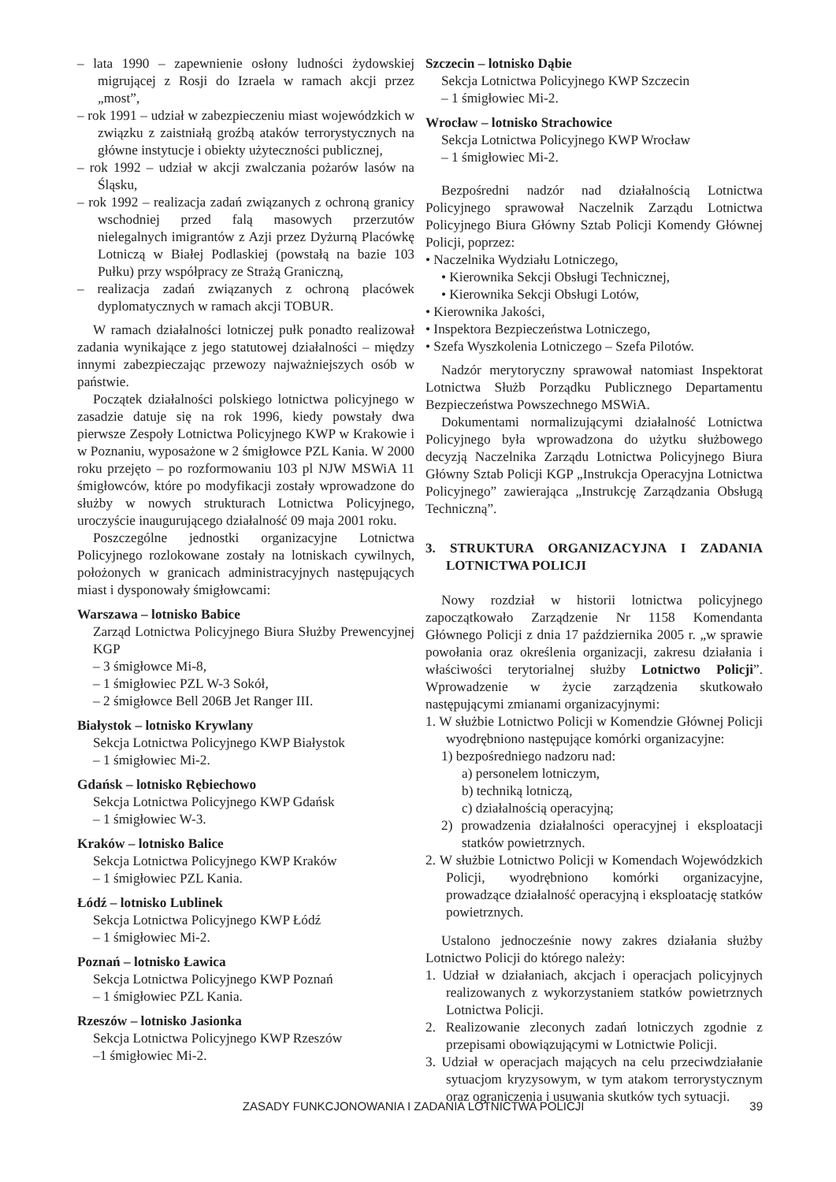– lata 1990 – zapewnienie osłony ludności żydowskiej migrującej z Rosji do Izraela w ramach akcji przez „most”,
– rok 1991 – udział w zabezpieczeniu miast wojewódzkich w związku z zaistniałą groźbą ataków terrorystycznych na główne instytucje i obiekty użyteczności publicznej,
– rok 1992 – udział w akcji zwalczania pożarów lasów na Śląsku,
– rok 1992 – realizacja zadań związanych z ochroną granicy wschodniej przed falą masowych przerzutów nielegalnych imigrantów z Azji przez Dyżurną Placówkę Lotniczą w Białej Podlaskiej (powstałą na bazie 103 Pułku) przy współpracy ze Strażą Graniczną,
– realizacja zadań związanych z ochroną placówek dyplomatycznych w ramach akcji TOBUR.
W ramach działalności lotniczej pułk ponadto realizował zadania wynikające z jego statutowej działalności – między innymi zabezpieczając przewozy najważniejszych osób w państwie.
Początek działalności polskiego lotnictwa policyjnego w zasadzie datuje się na rok 1996, kiedy powstały dwa pierwsze Zespoły Lotnictwa Policyjnego KWP w Krakowie i w Poznaniu, wyposażone w 2 śmigłowce PZL Kania. W 2000 roku przejęto – po rozformowaniu 103 pl NJW MSWiA 11 śmigłowców, które po modyfikacji zostały wprowadzone do służby w nowych strukturach Lotnictwa Policyjnego, uroczyście inaugurującego działalność 09 maja 2001 roku.
Poszczególne jednostki organizacyjne Lotnictwa Policyjnego rozlokowane zostały na lotniskach cywilnych, położonych w granicach administracyjnych następujących miast i dysponowały śmigłowcami:
Warszawa – lotnisko Babice
Zarząd Lotnictwa Policyjnego Biura Służby Prewencyjnej KGP
– 3 śmigłowce Mi-8,
– 1 śmigłowiec PZL W-3 Sokół,
– 2 śmigłowce Bell 206B Jet Ranger III.
Białystok – lotnisko Krywlany
Sekcja Lotnictwa Policyjnego KWP Białystok
– 1 śmigłowiec Mi-2.
Gdańsk – lotnisko Rębiechowo
Sekcja Lotnictwa Policyjnego KWP Gdańsk
– 1 śmigłowiec W-3.
Kraków – lotnisko Balice
Sekcja Lotnictwa Policyjnego KWP Kraków
– 1 śmigłowiec PZL Kania.
Łódź – lotnisko Lublinek
Sekcja Lotnictwa Policyjnego KWP Łódź
– 1 śmigłowiec Mi-2.
Poznań – lotnisko Ławica
Sekcja Lotnictwa Policyjnego KWP Poznań
– 1 śmigłowiec PZL Kania.
Rzeszów – lotnisko Jasionka
Sekcja Lotnictwa Policyjnego KWP Rzeszów
–1 śmigłowiec Mi-2.
Szczecin – lotnisko Dąbie
Sekcja Lotnictwa Policyjnego KWP Szczecin
– 1 śmigłowiec Mi-2.
Wrocław – lotnisko Strachowice
Sekcja Lotnictwa Policyjnego KWP Wrocław
– 1 śmigłowiec Mi-2.
Bezpośredni nadzór nad działalnością Lotnictwa Policyjnego sprawował Naczelnik Zarządu Lotnictwa Policyjnego Biura Główny Sztab Policji Komendy Głównej Policji, poprzez:
• Naczelnika Wydziału Lotniczego,
• Kierownika Sekcji Obsługi Technicznej,
• Kierownika Sekcji Obsługi Lotów,
• Kierownika Jakości,
• Inspektora Bezpieczeństwa Lotniczego,
• Szefa Wyszkolenia Lotniczego – Szefa Pilotów.
Nadzór merytoryczny sprawował natomiast Inspektorat Lotnictwa Służb Porządku Publicznego Departamentu Bezpieczeństwa Powszechnego MSWiA.
Dokumentami normalizującymi działalność Lotnictwa Policyjnego była wprowadzona do użytku służbowego decyzją Naczelnika Zarządu Lotnictwa Policyjnego Biura Główny Sztab Policji KGP „Instrukcja Operacyjna Lotnictwa Policyjnego” zawierająca „Instrukcję Zarządzania Obsługą Techniczną”.
3. STRUKTURA ORGANIZACYJNA I ZADANIA LOTNICTWA POLICJI
Nowy rozdział w historii lotnictwa policyjnego zapoczątkowało Zarządzenie Nr 1158 Komendanta Głównego Policji z dnia 17 października 2005 r. „w sprawie powołania oraz określenia organizacji, zakresu działania i właściwości terytorialnej służby Lotnictwo Policji”. Wprowadzenie w życie zarządzenia skutkowało następującymi zmianami organizacyjnymi:
1. W służbie Lotnictwo Policji w Komendzie Głównej Policji wyodrębniono następujące komórki organizacyjne:
1) bezpośredniego nadzoru nad:
a) personelem lotniczym,
b) techniką lotniczą,
c) działalnością operacyjną;
2) prowadzenia działalności operacyjnej i eksploatacji statków powietrznych.
2. W służbie Lotnictwo Policji w Komendach Wojewódzkich Policji, wyodrębniono komórki organizacyjne, prowadzące działalność operacyjną i eksploatację statków powietrznych.
Ustalono jednocześnie nowy zakres działania służby Lotnictwo Policji do którego należy:
1. Udział w działaniach, akcjach i operacjach policyjnych realizowanych z wykorzystaniem statków powietrznych Lotnictwa Policji.
2. Realizowanie zleconych zadań lotniczych zgodnie z przepisami obowiązującymi w Lotnictwie Policji.
3. Udział w operacjach mających na celu przeciwdziałanie sytuacjom kryzysowym, w tym atakom terrorystycznym oraz ograniczenia i usuwania skutków tych sytuacji.
ZASADY FUNKCJONOWANIA I ZADANIA LOTNICTWA POLICJI 39